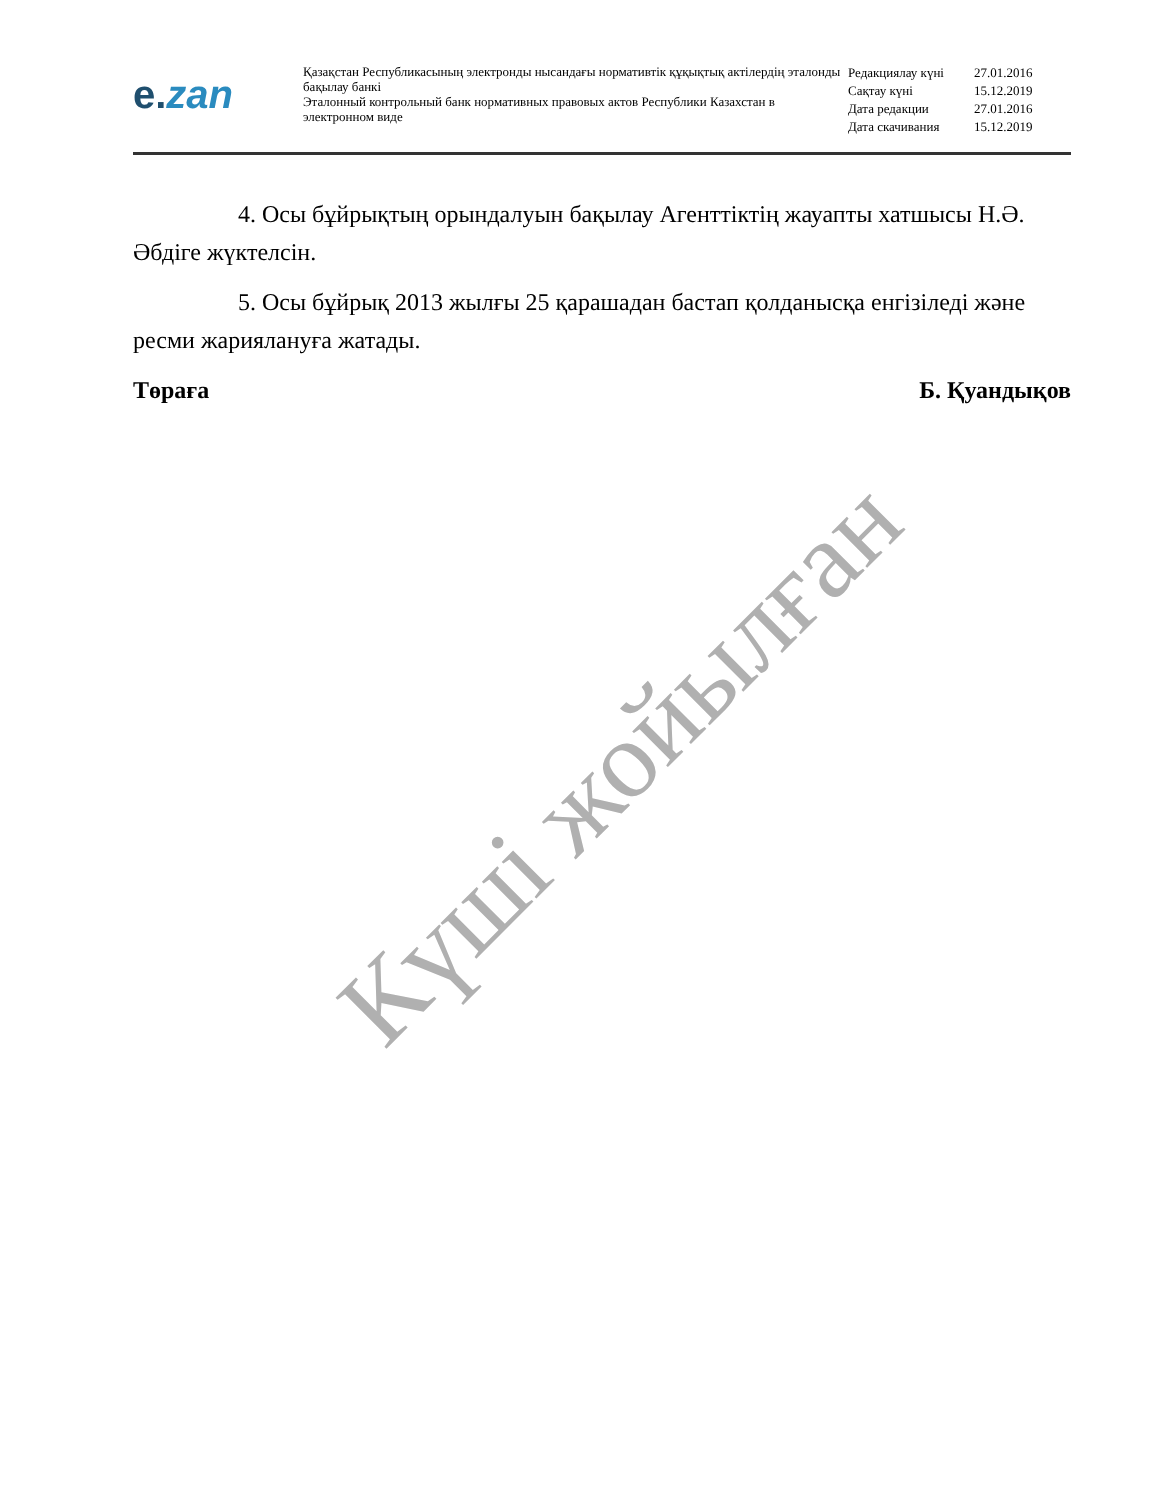e.zan
Қазақстан Республикасының электронды нысандағы нормативтік құқықтық актілердің эталонды бақылау банкі
Эталонный контрольный банк нормативных правовых актов Республики Казахстан в электронном виде
| Редакциялау күні | 27.01.2016 |
| Сақтау күні | 15.12.2019 |
| Дата редакции | 27.01.2016 |
| Дата скачивания | 15.12.2019 |
4. Осы бұйрықтың орындалуын бақылау Агенттіктің жауапты хатшысы Н.Ә. Әбдіге жүктелсін.
5. Осы бұйрық 2013 жылғы 25 қарашадан бастап қолданысқа енгізіледі және ресми жариялануға жатады.
Төраға Б. Қуандықов
Күші жойылған